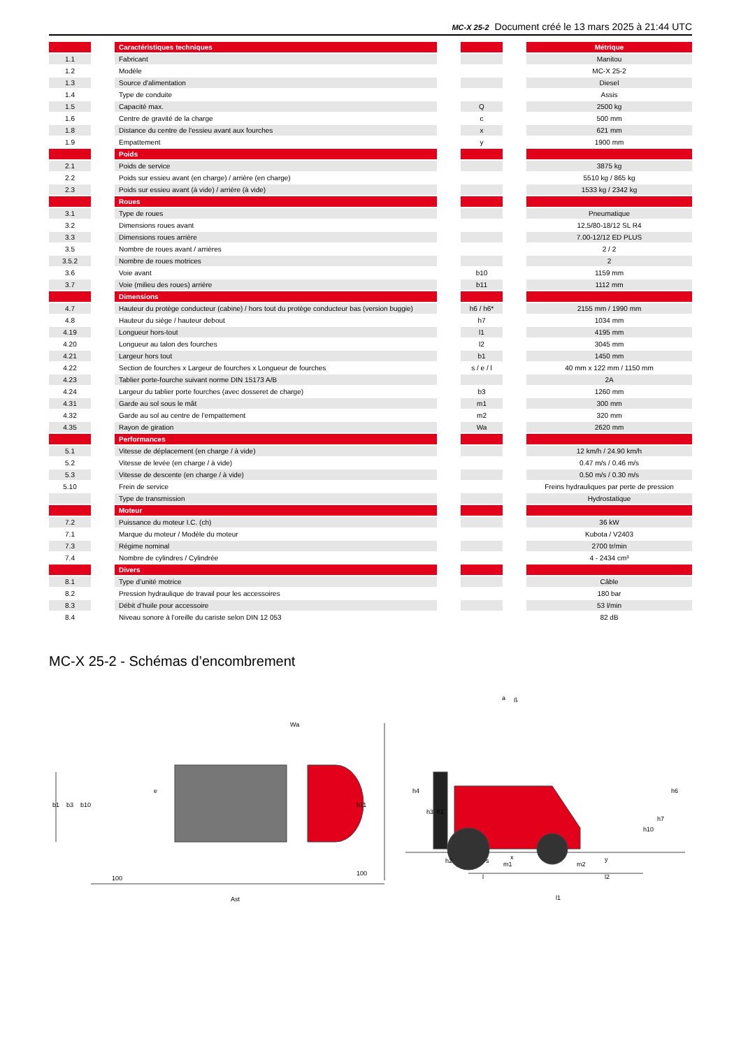MC-X 25-2 Document créé le 13 mars 2025 à 21:44 UTC
| | | Caractéristiques techniques | | | | Métrique |
| --- | --- | --- | --- | --- | --- | --- |
| 1.1 | | Fabricant | | | | Manitou |
| 1.2 | | Modèle | | | | MC-X 25-2 |
| 1.3 | | Source d'alimentation | | | | Diesel |
| 1.4 | | Type de conduite | | | | Assis |
| 1.5 | | Capacité max. | | Q | | 2500 kg |
| 1.6 | | Centre de gravité de la charge | | c | | 500 mm |
| 1.8 | | Distance du centre de l'essieu avant aux fourches | | x | | 621 mm |
| 1.9 | | Empattement | | y | | 1900 mm |
| | | Poids | | | | |
| 2.1 | | Poids de service | | | | 3875 kg |
| 2.2 | | Poids sur essieu avant (en charge) / arrière (en charge) | | | | 5510 kg / 865 kg |
| 2.3 | | Poids sur essieu avant (à vide) / arrière (à vide) | | | | 1533 kg / 2342 kg |
| | | Roues | | | | |
| 3.1 | | Type de roues | | | | Pneumatique |
| 3.2 | | Dimensions roues avant | | | | 12,5/80-18/12 SL R4 |
| 3.3 | | Dimensions roues arrière | | | | 7.00-12/12 ED PLUS |
| 3.5 | | Nombre de roues avant / arrières | | | | 2 / 2 |
| 3.5.2 | | Nombre de roues motrices | | | | 2 |
| 3.6 | | Voie avant | | b10 | | 1159 mm |
| 3.7 | | Voie (milieu des roues) arrière | | b11 | | 1112 mm |
| | | Dimensions | | | | |
| 4.7 | | Hauteur du protège conducteur (cabine) / hors tout du protège conducteur bas (version buggie) | | h6 / h6* | | 2155 mm / 1990 mm |
| 4.8 | | Hauteur du siège / hauteur debout | | h7 | | 1034 mm |
| 4.19 | | Longueur hors-tout | | l1 | | 4195 mm |
| 4.20 | | Longueur au talon des fourches | | l2 | | 3045 mm |
| 4.21 | | Largeur hors tout | | b1 | | 1450 mm |
| 4.22 | | Section de fourches x Largeur de fourches x Longueur de fourches | | s / e / l | | 40 mm x 122 mm / 1150 mm |
| 4.23 | | Tablier porte-fourche suivant norme DIN 15173 A/B | | | | 2A |
| 4.24 | | Largeur du tablier porte fourches (avec dosseret de charge) | | b3 | | 1260 mm |
| 4.31 | | Garde au sol sous le mât | | m1 | | 300 mm |
| 4.32 | | Garde au sol au centre de l’empattement | | m2 | | 320 mm |
| 4.35 | | Rayon de giration | | Wa | | 2620 mm |
| | | Performances | | | | |
| 5.1 | | Vitesse de déplacement (en charge / à vide) | | | | 12 km/h / 24.90 km/h |
| 5.2 | | Vitesse de levée (en charge / à vide) | | | | 0.47 m/s / 0.46 m/s |
| 5.3 | | Vitesse de descente (en charge / à vide) | | | | 0.50 m/s / 0.30 m/s |
| 5.10 | | Frein de service | | | | Freins hydrauliques par perte de pression |
| | | Type de transmission | | | | Hydrostatique |
| | | Moteur | | | | |
| 7.2 | | Puissance du moteur I.C. (ch) | | | | 36 kW |
| 7.1 | | Marque du moteur / Modèle du moteur | | | | Kubota / V2403 |
| 7.3 | | Régime nominal | | | | 2700 tr/min |
| 7.4 | | Nombre de cylindres / Cylindrée | | | | 4 - 2434 cm³ |
| | | Divers | | | | |
| 8.1 | | Type d’unité motrice | | | | Câble |
| 8.2 | | Pression hydraulique de travail pour les accessoires | | | | 180 bar |
| 8.3 | | Débit d’huile pour accessoire | | | | 53 l/min |
| 8.4 | | Niveau sonore à l'oreille du cariste selon DIN 12 053 | | | | 82 dB |
MC-X 25-2 - Schémas d’encombrement
b1
b3
b10
b11
e
Wa
100
100
Ast
h4
h3
h1
h6
h7
h10
h2
s
m1
m2
x
y
a
ß
l
l2
l1